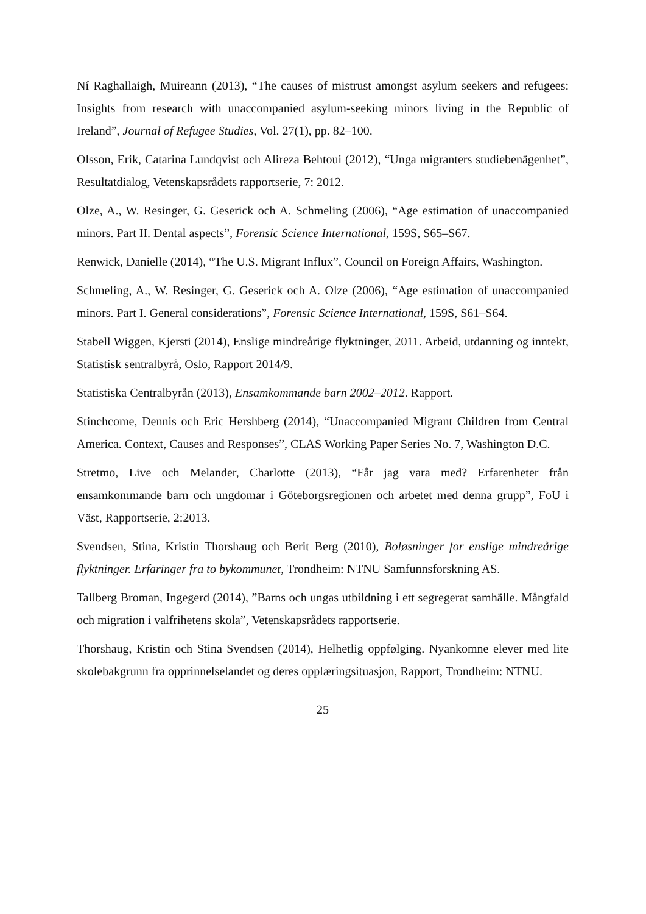Ní Raghallaigh, Muireann (2013), “The causes of mistrust amongst asylum seekers and refugees: Insights from research with unaccompanied asylum-seeking minors living in the Republic of Ireland”, Journal of Refugee Studies, Vol. 27(1), pp. 82–100.
Olsson, Erik, Catarina Lundqvist och Alireza Behtoui (2012), “Unga migranters studiebenägenhet”, Resultatdialog, Vetenskapsrådets rapportserie, 7: 2012.
Olze, A., W. Resinger, G. Geserick och A. Schmeling (2006), “Age estimation of unaccompanied minors. Part II. Dental aspects”, Forensic Science International, 159S, S65–S67.
Renwick, Danielle (2014), “The U.S. Migrant Influx”, Council on Foreign Affairs, Washington.
Schmeling, A., W. Resinger, G. Geserick och A. Olze (2006), “Age estimation of unaccompanied minors. Part I. General considerations”, Forensic Science International, 159S, S61–S64.
Stabell Wiggen, Kjersti (2014), Enslige mindreårige flyktninger, 2011. Arbeid, utdanning og inntekt, Statistisk sentralbyrå, Oslo, Rapport 2014/9.
Statistiska Centralbyrån (2013), Ensamkommande barn 2002–2012. Rapport.
Stinchcome, Dennis och Eric Hershberg (2014), “Unaccompanied Migrant Children from Central America. Context, Causes and Responses”, CLAS Working Paper Series No. 7, Washington D.C.
Stretmo, Live och Melander, Charlotte (2013), “Får jag vara med? Erfarenheter från ensamkommande barn och ungdomar i Göteborgsregionen och arbetet med denna grupp”, FoU i Väst, Rapportserie, 2:2013.
Svendsen, Stina, Kristin Thorshaug och Berit Berg (2010), Boløsninger for enslige mindreårige flyktninger. Erfaringer fra to bykommuner, Trondheim: NTNU Samfunnsforskning AS.
Tallberg Broman, Ingegerd (2014), ”Barns och ungas utbildning i ett segregerat samhälle. Mångfald och migration i valfrihetens skola”, Vetenskapsrådets rapportserie.
Thorshaug, Kristin och Stina Svendsen (2014), Helhetlig oppfølging. Nyankomne elever med lite skolebakgrunn fra opprinnelselandet og deres opplæringsituasjon, Rapport, Trondheim: NTNU.
25